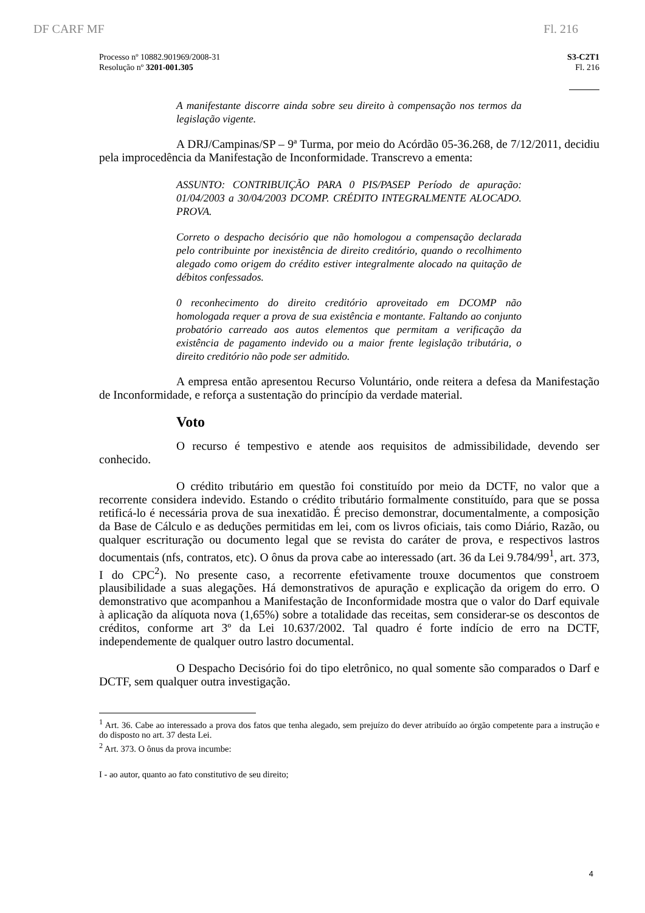DF CARF MF Fl. 216
Processo nº 10882.901969/2008-31
Resolução nº 3201-001.305
S3-C2T1
Fl. 216
A manifestante discorre ainda sobre seu direito à compensação nos termos da legislação vigente.
A DRJ/Campinas/SP – 9ª Turma, por meio do Acórdão 05-36.268, de 7/12/2011, decidiu pela improcedência da Manifestação de Inconformidade. Transcrevo a ementa:
ASSUNTO: CONTRIBUIÇÃO PARA 0 PIS/PASEP Período de apuração: 01/04/2003 a 30/04/2003 DCOMP. CRÉDITO INTEGRALMENTE ALOCADO. PROVA.
Correto o despacho decisório que não homologou a compensação declarada pelo contribuinte por inexistência de direito creditório, quando o recolhimento alegado como origem do crédito estiver integralmente alocado na quitação de débitos confessados.
0 reconhecimento do direito creditório aproveitado em DCOMP não homologada requer a prova de sua existência e montante. Faltando ao conjunto probatório carreado aos autos elementos que permitam a verificação da existência de pagamento indevido ou a maior frente legislação tributária, o direito creditório não pode ser admitido.
A empresa então apresentou Recurso Voluntário, onde reitera a defesa da Manifestação de Inconformidade, e reforça a sustentação do princípio da verdade material.
Voto
O recurso é tempestivo e atende aos requisitos de admissibilidade, devendo ser conhecido.
O crédito tributário em questão foi constituído por meio da DCTF, no valor que a recorrente considera indevido. Estando o crédito tributário formalmente constituído, para que se possa retificá-lo é necessária prova de sua inexatidão. É preciso demonstrar, documentalmente, a composição da Base de Cálculo e as deduções permitidas em lei, com os livros oficiais, tais como Diário, Razão, ou qualquer escrituração ou documento legal que se revista do caráter de prova, e respectivos lastros documentais (nfs, contratos, etc). O ônus da prova cabe ao interessado (art. 36 da Lei 9.784/99<sup>1</sup>, art. 373, I do CPC<sup>2</sup>). No presente caso, a recorrente efetivamente trouxe documentos que constroem plausibilidade a suas alegações. Há demonstrativos de apuração e explicação da origem do erro. O demonstrativo que acompanhou a Manifestação de Inconformidade mostra que o valor do Darf equivale à aplicação da alíquota nova (1,65%) sobre a totalidade das receitas, sem considerar-se os descontos de créditos, conforme art 3º da Lei 10.637/2002. Tal quadro é forte indício de erro na DCTF, independemente de qualquer outro lastro documental.
O Despacho Decisório foi do tipo eletrônico, no qual somente são comparados o Darf e DCTF, sem qualquer outra investigação.
<sup>1</sup> Art. 36. Cabe ao interessado a prova dos fatos que tenha alegado, sem prejuízo do dever atribuído ao órgão competente para a instrução e do disposto no art. 37 desta Lei.
<sup>2</sup> Art. 373. O ônus da prova incumbe:
I - ao autor, quanto ao fato constitutivo de seu direito;
4